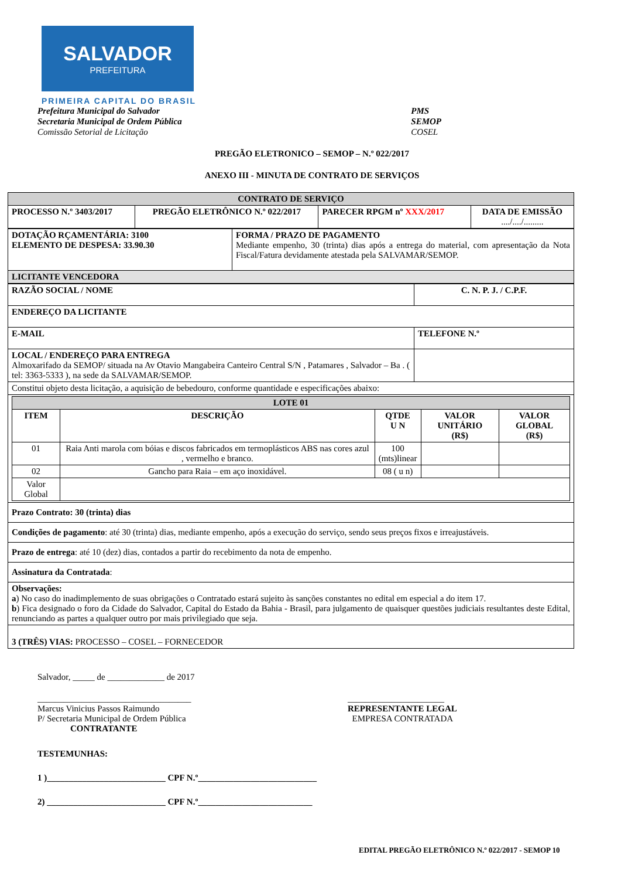SALVADOR
PREFEITURA
PRIMEIRA CAPITAL DO BRASIL
Prefeitura Municipal do Salvador
Secretaria Municipal de Ordem Pública
Comissão Setorial de Licitação
PMS
SEMOP
COSEL
PREGÃO ELETRONICO – SEMOP – N.º 022/2017
ANEXO III - MINUTA DE CONTRATO DE SERVIÇOS
| CONTRATO DE SERVIÇO | | | |
| PROCESSO N.º 3403/2017 | PREGÃO ELETRÔNICO N.º 022/2017 | PARECER RPGM nº XXX/2017 | DATA DE EMISSÃO ..../..../......... |
| DOTAÇÃO RÇAMENTÁRIA: 3100 ELEMENTO DE DESPESA: 33.90.30 | FORMA / PRAZO DE PAGAMENTO Mediante empenho, 30 (trinta) dias após a entrega do material, com apresentação da Nota Fiscal/Fatura devidamente atestada pela SALVAMAR/SEMOP. |
| LICITANTE VENCEDORA | |
| RAZÃO SOCIAL / NOME | C. N. P. J. / C.P.F. |
| ENDEREÇO DA LICITANTE | |
| E-MAIL | TELEFONE N.º |
| LOCAL / ENDEREÇO PARA ENTREGA Almoxarifado da SEMOP/ situada na Av Otavio Mangabeira Canteiro Central S/N , Patamares , Salvador – Ba . ( tel: 3363-5333 ), na sede da SALVAMAR/SEMOP. | |
| Constitui objeto desta licitação, a aquisição de bebedouro, conforme quantidade e especificações abaixo: | |
| / LOTE 01 / / / / / / ITEM / DESCRIÇÃO / QTDE U N / VALOR UNITÁRIO (R$) / VALOR GLOBAL (R$) / / 01 / Raia Anti marola com bóias e discos fabricados em termoplásticos ABS nas cores azul , vermelho e branco. / 100 (mts)linear / / / / 02 / Gancho para Raia – em aço inoxidável. / 08 ( u n) / / / / Valor Global / / / / / | |
| Prazo Contrato: 30 (trinta) dias | |
| Condições de pagamento : até 30 (trinta) dias, mediante empenho, após a execução do serviço, sendo seus preços fixos e irreajustáveis. | |
| Prazo de entrega : até 10 (dez) dias, contados a partir do recebimento da nota de empenho. | |
| Assinatura da Contratada : | |
| Observações: a ) No caso do inadimplemento de suas obrigações o Contratado estará sujeito às sanções constantes no edital em especial a do item 17. b ) Fica designado o foro da Cidade do Salvador, Capital do Estado da Bahia - Brasil, para julgamento de quaisquer questões judiciais resultantes deste Edital, renunciando as partes a qualquer outro por mais privilegiado que seja. | |
| 3 (TRÊS) VIAS: PROCESSO – COSEL – FORNECEDOR | |
Salvador, _____ de _____________ de 2017
___________________________________
Marcus Vinicius Passos Raimundo
P/ Secretaria Municipal de Ordem Pública
CONTRATANTE
______________________
REPRESENTANTE LEGAL
EMPRESA CONTRATADA
TESTEMUNHAS:
1 )___________________________ CPF N.º___________________________
2) ___________________________ CPF N.º__________________________
EDITAL PREGÃO ELETRÔNICO N.º 022/2017 - SEMOP 10